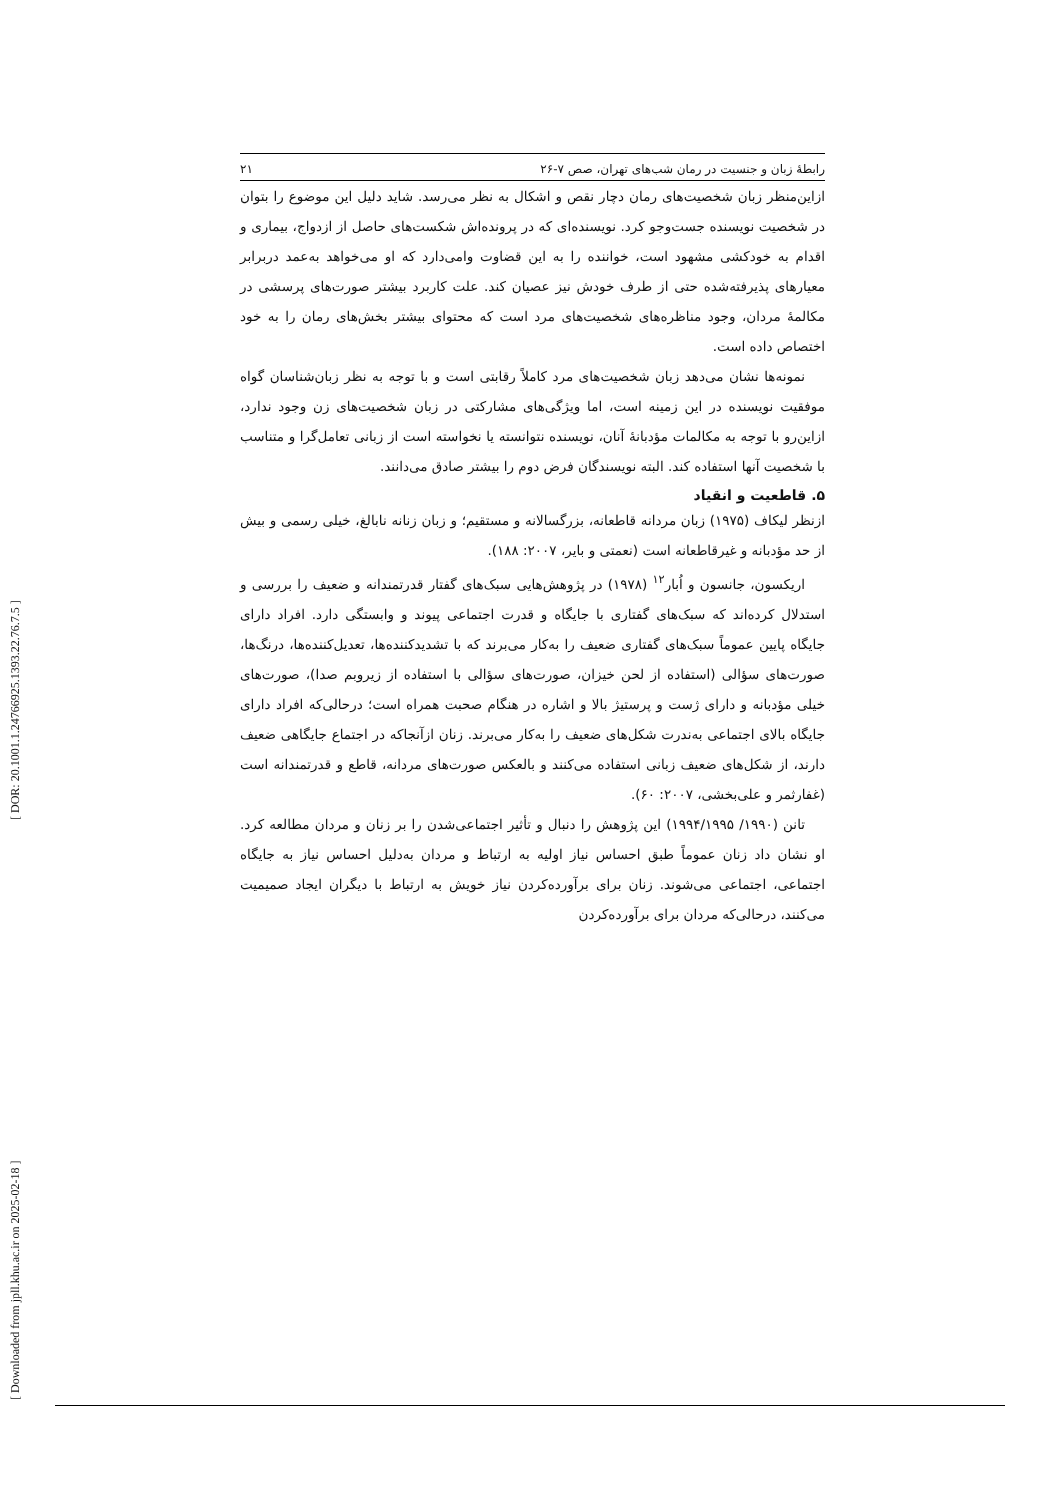رابطهٔ زبان و جنسیت در رمان شب‌های تهران، صص ۷-۲۶ ۲۱
ازاین‌منظر زبان شخصیت‌های رمان دچار نقص و اشکال به نظر می‌رسد. شاید دلیل این موضوع را بتوان در شخصیت نویسنده جست‌وجو کرد. نویسنده‌ای که در پرونده‌اش شکست‌های حاصل از ازدواج، بیماری و اقدام به خودکشی مشهود است، خواننده را به این قضاوت وامی‌دارد که او می‌خواهد به‌عمد دربرابر معیارهای پذیرفته‌شده حتی از طرف خودش نیز عصیان کند. علت کاربرد بیشتر صورت‌های پرسشی در مکالمهٔ مردان، وجود مناظره‌های شخصیت‌های مرد است که محتوای بیشتر بخش‌های رمان را به خود اختصاص داده است.
نمونه‌ها نشان می‌دهد زبان شخصیت‌های مرد کاملاً رقابتی است و با توجه به نظر زبان‌شناسان گواه موفقیت نویسنده در این زمینه است، اما ویژگی‌های مشارکتی در زبان شخصیت‌های زن وجود ندارد، ازاین‌رو با توجه به مکالمات مؤدبانهٔ آنان، نویسنده نتوانسته یا نخواسته است از زبانی تعامل‌گرا و متناسب با شخصیت آنها استفاده کند. البته نویسندگان فرض دوم را بیشتر صادق می‌دانند.
۵. قاطعیت و انقیاد
ازنظر لیکاف (۱۹۷۵) زبان مردانه قاطعانه، بزرگسالانه و مستقیم؛ و زبان زنانه نابالغ، خیلی رسمی و بیش از حد مؤدبانه و غیرقاطعانه است (نعمتی و بایر، ۲۰۰۷: ۱۸۸).
اریکسون، جانسون و اُبار<sup>۱۲</sup> (۱۹۷۸) در پژوهش‌هایی سبک‌های گفتار قدرتمندانه و ضعیف را بررسی و استدلال کرده‌اند که سبک‌های گفتاری با جایگاه و قدرت اجتماعی پیوند و وابستگی دارد. افراد دارای جایگاه پایین عموماً سبک‌های گفتاری ضعیف را به‌کار می‌برند که با تشدیدکننده‌ها، تعدیل‌کننده‌ها، درنگ‌ها، صورت‌های سؤالی (استفاده از لحن خیزان، صورت‌های سؤالی با استفاده از زیروبم صدا)، صورت‌های خیلی مؤدبانه و دارای ژست و پرستیژ بالا و اشاره در هنگام صحبت همراه است؛ درحالی‌که افراد دارای جایگاه بالای اجتماعی به‌ندرت شکل‌های ضعیف را به‌کار می‌برند. زنان ازآنجاکه در اجتماع جایگاهی ضعیف دارند، از شکل‌های ضعیف زبانی استفاده می‌کنند و بالعکس صورت‌های مردانه، قاطع و قدرتمندانه است (غفارثمر و علی‌بخشی، ۲۰۰۷: ۶۰).
تانن (۱۹۹۰/ ۱۹۹۴/۱۹۹۵) این پژوهش را دنبال و تأثیر اجتماعی‌شدن را بر زنان و مردان مطالعه کرد. او نشان داد زنان عموماً طبق احساس نیاز اولیه به ارتباط و مردان به‌دلیل احساس نیاز به جایگاه اجتماعی، اجتماعی می‌شوند. زنان برای برآورده‌کردن نیاز خویش به ارتباط با دیگران ایجاد صمیمیت می‌کنند، درحالی‌که مردان برای برآورده‌کردن
[ Downloaded from jpll.khu.ac.ir on 2025-02-18 ] [ DOR: 20.1001.1.24766925.1393.22.76.7.5 ]